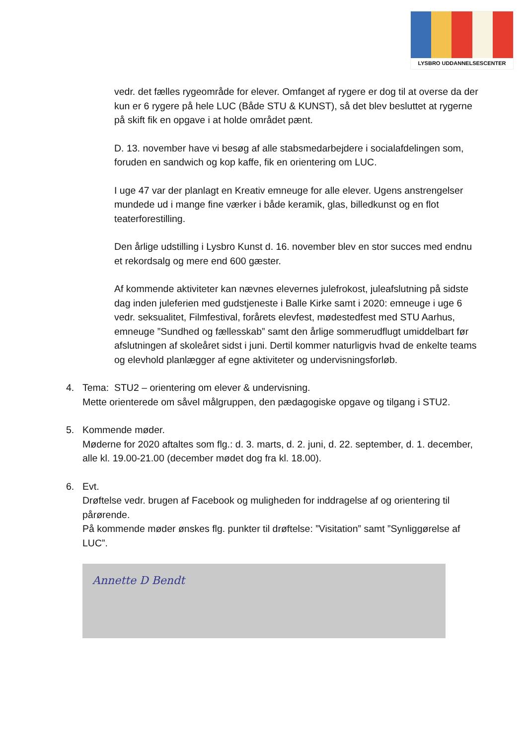LYSBRO UDDANNELSESCENTER
vedr. det fælles rygeområde for elever. Omfanget af rygere er dog til at overse da der kun er 6 rygere på hele LUC (Både STU & KUNST), så det blev besluttet at rygerne på skift fik en opgave i at holde området pænt.
D. 13. november have vi besøg af alle stabsmedarbejdere i socialafdelingen som, foruden en sandwich og kop kaffe, fik en orientering om LUC.
I uge 47 var der planlagt en Kreativ emneuge for alle elever. Ugens anstrengelser mundede ud i mange fine værker i både keramik, glas, billedkunst og en flot teaterforestilling.
Den årlige udstilling i Lysbro Kunst d. 16. november blev en stor succes med endnu et rekordsalg og mere end 600 gæster.
Af kommende aktiviteter kan nævnes elevernes julefrokost, juleafslutning på sidste dag inden juleferien med gudstjeneste i Balle Kirke samt i 2020: emneuge i uge 6 vedr. seksualitet, Filmfestival, forårets elevfest, mødestedfest med STU Aarhus, emneuge ”Sundhed og fællesskab” samt den årlige sommerudflugt umiddelbart før afslutningen af skoleåret sidst i juni. Dertil kommer naturligvis hvad de enkelte teams og elevhold planlægger af egne aktiviteter og undervisningsforløb.
4. Tema: STU2 – orientering om elever & undervisning.
Mette orienterede om såvel målgruppen, den pædagogiske opgave og tilgang i STU2.
5. Kommende møder.
Møderne for 2020 aftaltes som flg.: d. 3. marts, d. 2. juni, d. 22. september, d. 1. december, alle kl. 19.00-21.00 (december mødet dog fra kl. 18.00).
6. Evt.
Drøftelse vedr. brugen af Facebook og muligheden for inddragelse af og orientering til pårørende.
På kommende møder ønskes flg. punkter til drøftelse: ”Visitation” samt ”Synliggørelse af LUC”.
Annette D Bendt